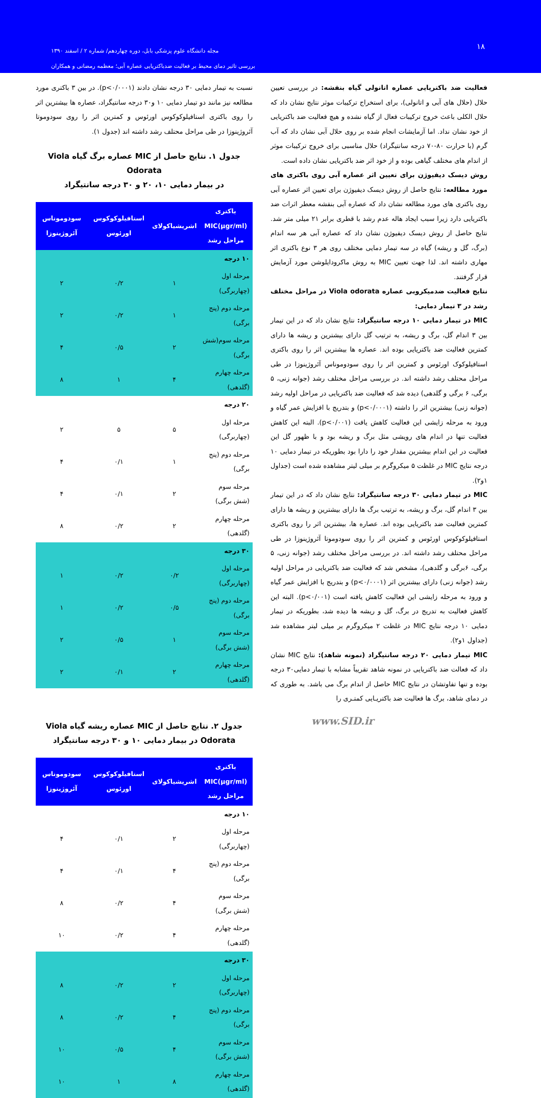۱۸
مجله دانشگاه علوم پزشکی بابل، دوره چهاردهم/ شماره ۲ / اسفند ۱۳۹۰
بررسی تاثیر دمای محیط بر فعالیت ضدباکتریایی عصاره آبی؛ معظمه رمضانی و همکاران
فعالیت ضد باکتریایی عصاره اتانولی گیاه بنفشه: در بررسی تعیین حلال (حلال های آبی و اتانولی)، برای استخراج ترکیبات موثر نتایج نشان داد که حلال الکلی باعث خروج ترکیبات فعال از گیاه نشده و هیچ فعالیت ضد باکتریایی از خود نشان نداد. اما آزمایشات انجام شده بر روی حلال آبی نشان داد که آب گرم (با حرارت ۸۰-۷۰ درجه سانتیگراد) حلال مناسبی برای خروج ترکیبات موثر از اندام های مختلف گیاهی بوده و از خود اثر ضد باکتریایی نشان داده است.
روش دیسک دیفیوژن برای تعیین اثر عصاره آبی روی باکتری های مورد مطالعه: نتایج حاصل از روش دیسک دیفیوژن برای تعیین اثر عصاره آبی روی باکتری های مورد مطالعه نشان داد که عصاره آبی بنفشه معطر اثرات ضد باکتریایی دارد زیرا سبب ایجاد هاله عدم رشد با قطری برابر ۲۱ میلی متر شد. نتایج حاصل از روش دیسک دیفیوژن نشان داد که عصاره آبی هر سه اندام (برگ، گل و ریشه) گیاه در سه تیمار دمایی مختلف روی هر ۳ نوع باکتری اثر مهاری داشته اند. لذا جهت تعیین MIC به روش ماکرودایلوشن مورد آزمایش قرار گرفتند.
نتایج فعالیت ضدمیکروبی عصاره Viola odorata در مراحل مختلف رشد در ۳ تیمار دمایی:
MIC در تیمار دمایی ۱۰ درجه سانتیگراد: نتایج نشان داد که در این تیمار بین ۳ اندام گل، برگ و ریشه، به ترتیب گل دارای بیشترین و ریشه ها دارای کمترین فعالیت ضد باکتریایی بوده اند. عصاره ها بیشترین اثر را روی باکتری استافیلوکوک اورئوس و کمترین اثر را روی سودوموناس آئروژینوزا در طی مراحل محتلف رشد داشته اند. در بررسی مراحل مختلف رشد (جوانه زنی، ۵ برگی، ۶ برگی و گلدهی) دیده شد که فعالیت ضد باکتریایی در مراحل اولیه رشد (جوانه زنی) بیشترین اثر را داشته (p<۰/۰۰۰۱) و بتدریج با افزایش عمر گیاه و ورود به مرحله زایشی این فعالیت کاهش یافت (p<۰/۰۰۱). البته این کاهش فعالیت تنها در اندام های رویشی مثل برگ و ریشه بود و با ظهور گل این فعالیت در این اندام بیشترین مقدار خود را دارا بود بطوریکه در تیمار دمایی ۱۰ درجه نتایج MIC در غلظت ۵ میکروگرم بر میلی لیتر مشاهده شده است (جداول ۱و۲).
MIC در تیمار دمایی ۳۰ درجه سانتیگراد: نتایج نشان داد که در این تیمار بین ۳ اندام گل، برگ و ریشه، به ترتیب برگ ها دارای بیشترین و ریشه ها دارای کمترین فعالیت ضد باکتریایی بوده اند. عصاره ها، بیشترین اثر را روی باکتری استافیلوکوکوس اورئوس و کمترین اثر را روی سودوموتا آئروژینوزا در طی مراحل محتلف رشد داشته اند. در بررسی مراحل مختلف رشد (جوانه زنی، ۵ برگی، ۶برگی و گلدهی)، مشخص شد که فعالیت ضد باکتریایی در مراحل اولیه رشد (جوانه زنی) دارای بیشترین اثر (p<۰/۰۰۰۱) و بتدریج با افزایش عمر گیاه و ورود به مرحله زایشی این فعالیت کاهش یافته است (p<۰/۰۰۱). البته این کاهش فعالیت به تدریج در برگ، گل و ریشه ها دیده شد، بطوریکه در تیمار دمایی ۱۰ درجه نتایج MIC در غلظت ۲ میکروگرم بر میلی لیتر مشاهده شد (جداول ۱و۲).
MIC تیمار دمایی ۲۰ درجه سانتیگراد (نمونه شاهد): نتایج MIC نشان داد که فعالت ضد باکتریایی در نمونه شاهد تقریباً مشابه با تیمار دمایی۳۰ درجه بوده و تنها تفاوتشان در نتایج MIC حاصل از اندام برگ می باشد. به طوری که در دمای شاهد، برگ ها فعالیت ضد باکتریـایی کمتـری را
www.SID.ir
نسبت به تیمار دمایی ۳۰ درجه نشان دادند (p<۰/۰۰۰۱). در بین ۳ باکتری مورد مطالعه نیز مانند دو تیمار دمایی ۱۰ و۳۰ درجه سانتیگراد، عصاره ها بیشترین اثر را روی باکتری استافیلوکوکوس اورئوس و کمترین اثر را روی سودوموتا آئروژینوزا در طی مراحل محتلف رشد داشته اند (جدول ۱).
جدول ۱. نتایج حاصل از MIC عصاره برگ گیاه Viola Odorata
در بیمار دمایی ۱۰، ۲۰ و ۳۰ درجه سانتیگراد
| باکتری MIC(µgr/ml) مراحل رشد | اشریشیاکولای | استافیلوکوکوس اورئوس | سودوموناس آئروژینوزا |
| --- | --- | --- | --- |
| ۱۰ درجه | | | |
| مرحله اول (چهاربرگی) | ۱ | ۰/۲ | ۲ |
| مرحله دوم (پنج برگی) | ۱ | ۰/۲ | ۲ |
| مرحله سوم(شش برگی) | ۲ | ۰/۵ | ۴ |
| مرحله چهارم (گلدهی) | ۴ | ۱ | ۸ |
| ۲۰ درجه | | | |
| مرحله اول (چهاربرگی) | ۵ | ۵ | ۲ |
| مرحله دوم (پنج برگی) | ۱ | ۰/۱ | ۴ |
| مرحله سوم (شش برگی) | ۲ | ۰/۱ | ۴ |
| مرحله چهارم (گلدهی) | ۲ | ۰/۲ | ۸ |
| ۳۰ درجه | | | |
| مرحله اول (چهاربرگی) | ۰/۲ | ۰/۲ | ۱ |
| مرحله دوم (پنج برگی) | ۰/۵ | ۰/۲ | ۱ |
| مرحله سوم (شش برگی) | ۱ | ۰/۵ | ۲ |
| مرحله چهارم (گلدهی) | ۲ | ۰/۱ | ۲ |
جدول ۲. نتایج حاصل از MIC عصاره ریشه گیاه Viola
Odorata در بیمار دمایی ۱۰ و ۳۰ درجه سانتیگراد
| باکتری MIC(µgr/ml) مراحل رشد | اشریشیاکولای | استافیلوکوکوس اورئوس | سودوموناس آئروژینوزا |
| --- | --- | --- | --- |
| ۱۰ درجه | | | |
| مرحله اول (چهاربرگی) | ۲ | ۰/۱ | ۴ |
| مرحله دوم (پنج برگی) | ۴ | ۰/۱ | ۴ |
| مرحله سوم (شش برگی) | ۴ | ۰/۲ | ۸ |
| مرحله چهارم (گلدهی) | ۴ | ۰/۲ | ۱۰ |
| ۳۰ درجه | | | |
| مرحله اول (چهاربرگی) | ۲ | ۰/۲ | ۸ |
| مرحله دوم (پنج برگی) | ۴ | ۰/۲ | ۸ |
| مرحله سوم (شش برگی) | ۴ | ۰/۵ | ۱۰ |
| مرحله چهارم (گلدهی) | ۸ | ۱ | ۱۰ |